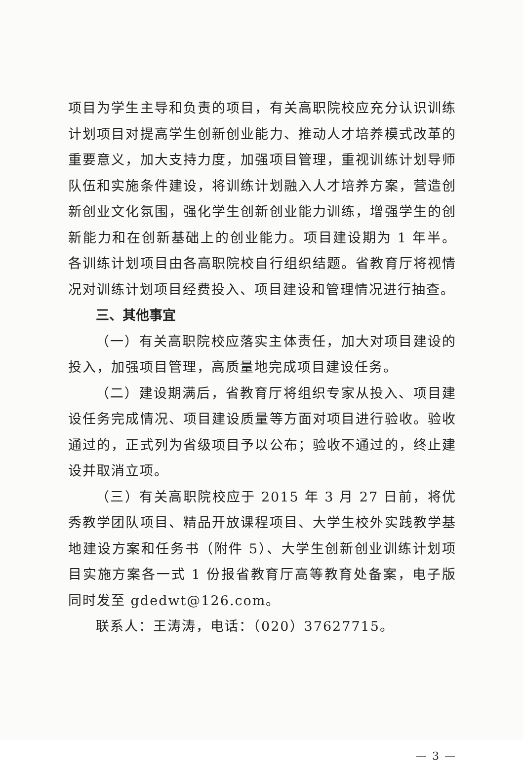项目为学生主导和负责的项目，有关高职院校应充分认识训练计划项目对提高学生创新创业能力、推动人才培养模式改革的重要意义，加大支持力度，加强项目管理，重视训练计划导师队伍和实施条件建设，将训练计划融入人才培养方案，营造创新创业文化氛围，强化学生创新创业能力训练，增强学生的创新能力和在创新基础上的创业能力。项目建设期为 1 年半。各训练计划项目由各高职院校自行组织结题。省教育厅将视情况对训练计划项目经费投入、项目建设和管理情况进行抽查。
三、其他事宜
（一）有关高职院校应落实主体责任，加大对项目建设的投入，加强项目管理，高质量地完成项目建设任务。
（二）建设期满后，省教育厅将组织专家从投入、项目建设任务完成情况、项目建设质量等方面对项目进行验收。验收通过的，正式列为省级项目予以公布；验收不通过的，终止建设并取消立项。
（三）有关高职院校应于 2015 年 3 月 27 日前，将优秀教学团队项目、精品开放课程项目、大学生校外实践教学基地建设方案和任务书（附件 5）、大学生创新创业训练计划项目实施方案各一式 1 份报省教育厅高等教育处备案，电子版同时发至 gdedwt@126.com。
联系人：王涛涛，电话：（020）37627715。
— 3 —